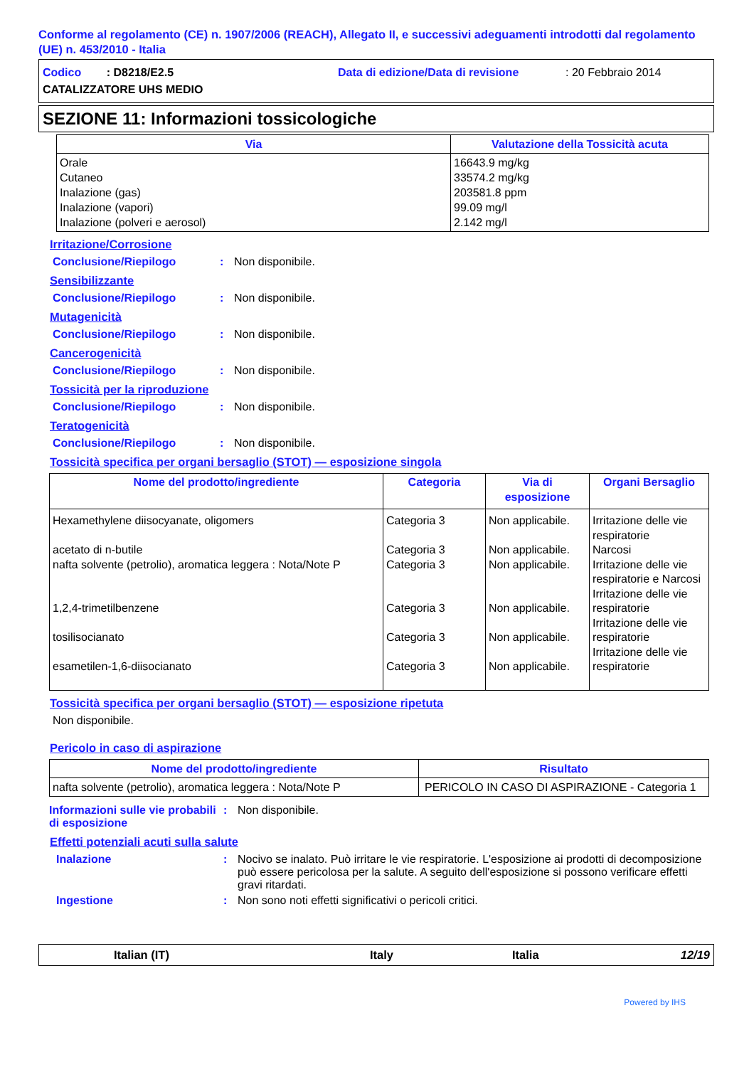Conforme al regolamento (CE) n. 1907/2006 (REACH), Allegato II, e successivi adeguamenti introdotti dal regolamento (UE) n. 453/2010 - Italia
Codico : D8218/E2.5 Data di edizione/Data di revisione: 20 Febbraio 2014
CATALIZZATORE UHS MEDIO
SEZIONE 11: Informazioni tossicologiche
| Via | Valutazione della Tossicità acuta |
| --- | --- |
| Orale Cutaneo Inalazione (gas) Inalazione (vapori) Inalazione (polveri e aerosol) | 16643.9 mg/kg 33574.2 mg/kg 203581.8 ppm 99.09 mg/l 2.142 mg/l |
Irritazione/Corrosione
Conclusione/Riepilogo: Non disponibile.
Sensibilizzante
Conclusione/Riepilogo: Non disponibile.
Mutagenicità
Conclusione/Riepilogo: Non disponibile.
Cancerogenicità
Conclusione/Riepilogo: Non disponibile.
Tossicità per la riproduzione
Conclusione/Riepilogo: Non disponibile.
Teratogenicità
Conclusione/Riepilogo: Non disponibile.
Tossicità specifica per organi bersaglio (STOT) — esposizione singola
| Nome del prodotto/ingrediente | Categoria | Via di esposizione | Organi Bersaglio |
| --- | --- | --- | --- |
| Hexamethylene diisocyanate, oligomers acetato di n-butile nafta solvente (petrolio), aromatica leggera : Nota/Note P 1,2,4-trimetilbenzene tosilisocianato esametilen-1,6-diisocianato | Categoria 3 Categoria 3 Categoria 3 Categoria 3 Categoria 3 Categoria 3 | Non applicabile. Non applicabile. Non applicabile. Non applicabile. Non applicabile. Non applicabile. | Irritazione delle vie respiratorie Narcosi Irritazione delle vie respiratorie e Narcosi Irritazione delle vie respiratorie Irritazione delle vie respiratorie Irritazione delle vie respiratorie |
Tossicità specifica per organi bersaglio (STOT) — esposizione ripetuta
Non disponibile.
Pericolo in caso di aspirazione
| Nome del prodotto/ingrediente | Risultato |
| --- | --- |
| nafta solvente (petrolio), aromatica leggera : Nota/Note P | PERICOLO IN CASO DI ASPIRAZIONE - Categoria 1 |
Informazioni sulle vie probabili di esposizione: Non disponibile.
Effetti potenziali acuti sulla salute
Inalazione: Nocivo se inalato. Può irritare le vie respiratorie. L'esposizione ai prodotti di decomposizione può essere pericolosa per la salute. A seguito dell'esposizione si possono verificare effetti gravi ritardati.
Ingestione: Non sono noti effetti significativi o pericoli critici.
Italian (IT) Italy Italia 12/19
Powered by IHS